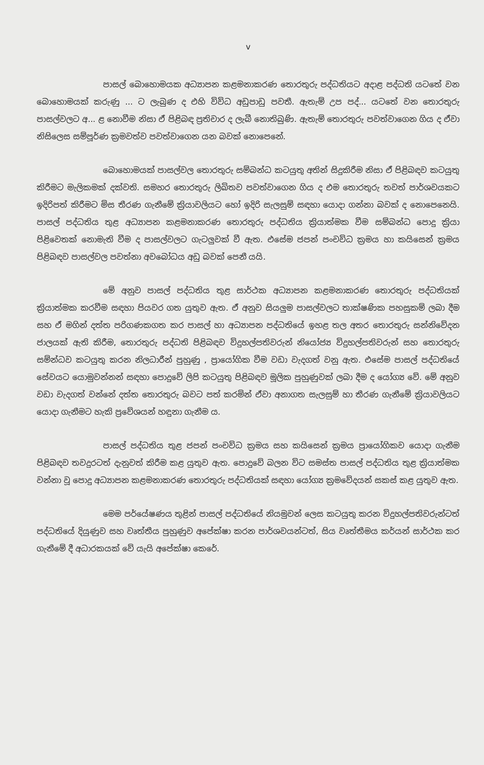v
පාසල් බොහොමයක අධ්‍යාපන කළමනාකරණ තොරතුරු පද්ධතියට අදාළ පද්ධති යටතේ වන බොහොමයක් කරුණු ... ට ලැබුණ ද එහි විවිධ අඩුපාඩු පවතී. ඇතැම් උප පද්... යටතේ වන තොරතුරු පාසල්වලට අ... ළ නොවීම නිසා ඒ පිළිබඳ ප්‍රතිචාර ද ලැබී නොතිබුණි. ඇතැම් තොරතුරු පවත්වාගෙන ගිය ද ඒවා නිසිලෙස සම්පූර්ණ ක්‍රමවත්ව පවත්වාගෙන යන බවක් නොපෙනේ.
බොහොමයක් පාසල්වල තොරතුරු සම්බන්ධ කටයුතු අතින් සිදුකිරීම නිසා ඒ පිළිබඳව කටයුතු කිරීමට මැලිකමක් දක්වති. සමහර තොරතුරු ලිඛිතව පවත්වාගෙන ගිය ද එම තොරතුරු තවත් පාර්ශවයකට ඉදිරිපත් කිරීමට මිස තීරණ ගැනීමේ ක්‍රියාවලියට හෝ ඉදිරි සැලසුම් සඳහා යොදා ගන්නා බවක් ද නොපෙනෙයි. පාසල් පද්ධතිය තුළ අධ්‍යාපන කළමනාකරණ තොරතුරු පද්ධතිය ක්‍රියාත්මක වීම සම්බන්ධ පොදු ක්‍රියා පිළිවෙතක් නොමැති වීම ද පාසල්වලට ගැටලුවක් වී ඇත. එසේම ජපන් පංචවිධ ක්‍රමය හා කයිසෙන් ක්‍රමය පිළිබඳව පාසල්වල පවත්නා අවබෝධය අඩු බවක් පෙනී යයි.
මේ අනුව පාසල් පද්ධතිය තුළ සාර්ථක අධ්‍යාපන කළමනාකරණ තොරතුරු පද්ධතියක් ක්‍රියාත්මක කරවීම සඳහා පියවර ගත යුතුව ඇත. ඒ අනුව සියලුම පාසල්වලට තාක්ෂණික පහසුකම් ලබා දීම සහ ඒ මගින් දත්ත පරිගණකගත කර පාසල් හා අධ්‍යාපන පද්ධතියේ ඉහළ තල අතර තොරතුරු සන්නිවේදන ජාලයක් ඇති කිරීම, තොරතුරු පද්ධති පිළිබඳව විදුහල්පතිවරුන් නියෝජ්‍ය විදුහල්පතිවරුන් සහ තොරතුරු සම්න්ධව කටයුතු කරන නිලධාරීන් පුහුණු , ප්‍රායෝගික වීම වඩා වැදගත් වනු ඇත. එසේම පාසල් පද්ධතියේ සේවයට යොමුවන්නන් සඳහා පොදුවේ ලිපි කටයුතු පිළිබඳව මූලික පුහුණුවක් ලබා දීම ද යෝග්‍ය වේ. මේ අනුව වඩා වැදගත් වන්නේ දත්ත තොරතුරු බවට පත් කරමින් ඒවා අනාගත සැලසුම් හා තීරණ ගැනීමේ ක්‍රියාවලියට යොදා ගැනීමට හැකි ප්‍රවේශයන් හඳුනා ගැනීම ය.
පාසල් පද්ධතිය තුළ ජපන් පංචවිධ ක්‍රමය සහ කයිසෙන් ක්‍රමය ප්‍රායෝගිකව යොදා ගැනීම පිළිබඳව තවදුරටත් දැනුවත් කිරීම කළ යුතුව ඇත. පොදුවේ බලන විට සමස්ත පාසල් පද්ධතිය තුළ ක්‍රියාත්මක වන්නා වූ පොදු අධ්‍යාපන කළමනාකරණ තොරතුරු පද්ධතියක් සඳහා යෝග්‍ය ක්‍රමවේදයන් සකස් කළ යුතුව ඇත.
මෙම පර්යේෂණය තුළින් පාසල් පද්ධතියේ නියමුවන් ලෙස කටයුතු කරන විදුහල්පතිවරුන්ටත් පද්ධතියේ දියුණුව සහ වෘත්තීය පුහුණුව අපේක්ෂා කරන පාර්ශවයන්ටත්, සිය වෘත්තීමය කර්යන් සාර්ථක කර ගැනීමේ දී අධාරකයක් වේ යැයි අපේක්ෂා කෙරේ.